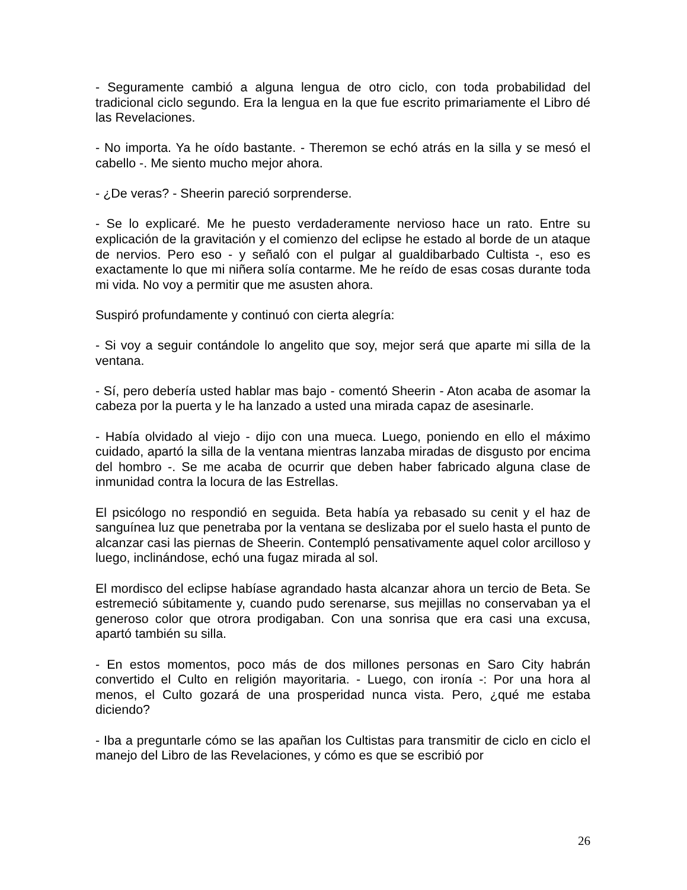- Seguramente cambió a alguna lengua de otro ciclo, con toda probabilidad del tradicional ciclo segundo. Era la lengua en la que fue escrito primariamente el Libro dé las Revelaciones.
- No importa. Ya he oído bastante. - Theremon se echó atrás en la silla y se mesó el cabello -. Me siento mucho mejor ahora.
- ¿De veras? - Sheerin pareció sorprenderse.
- Se lo explicaré. Me he puesto verdaderamente nervioso hace un rato. Entre su explicación de la gravitación y el comienzo del eclipse he estado al borde de un ataque de nervios. Pero eso - y señaló con el pulgar al gualdibarbado Cultista -, eso es exactamente lo que mi niñera solía contarme. Me he reído de esas cosas durante toda mi vida. No voy a permitir que me asusten ahora.
Suspiró profundamente y continuó con cierta alegría:
- Si voy a seguir contándole lo angelito que soy, mejor será que aparte mi silla de la ventana.
- Sí, pero debería usted hablar mas bajo - comentó Sheerin - Aton acaba de asomar la cabeza por la puerta y le ha lanzado a usted una mirada capaz de asesinarle.
- Había olvidado al viejo - dijo con una mueca. Luego, poniendo en ello el máximo cuidado, apartó la silla de la ventana mientras lanzaba miradas de disgusto por encima del hombro -. Se me acaba de ocurrir que deben haber fabricado alguna clase de inmunidad contra la locura de las Estrellas.
El psicólogo no respondió en seguida. Beta había ya rebasado su cenit y el haz de sanguínea luz que penetraba por la ventana se deslizaba por el suelo hasta el punto de alcanzar casi las piernas de Sheerin. Contempló pensativamente aquel color arcilloso y luego, inclinándose, echó una fugaz mirada al sol.
El mordisco del eclipse habíase agrandado hasta alcanzar ahora un tercio de Beta. Se estremeció súbitamente y, cuando pudo serenarse, sus mejillas no conservaban ya el generoso color que otrora prodigaban. Con una sonrisa que era casi una excusa, apartó también su silla.
- En estos momentos, poco más de dos millones personas en Saro City habrán convertido el Culto en religión mayoritaria. - Luego, con ironía -: Por una hora al menos, el Culto gozará de una prosperidad nunca vista. Pero, ¿qué me estaba diciendo?
- Iba a preguntarle cómo se las apañan los Cultistas para transmitir de ciclo en ciclo el manejo del Libro de las Revelaciones, y cómo es que se escribió por
26